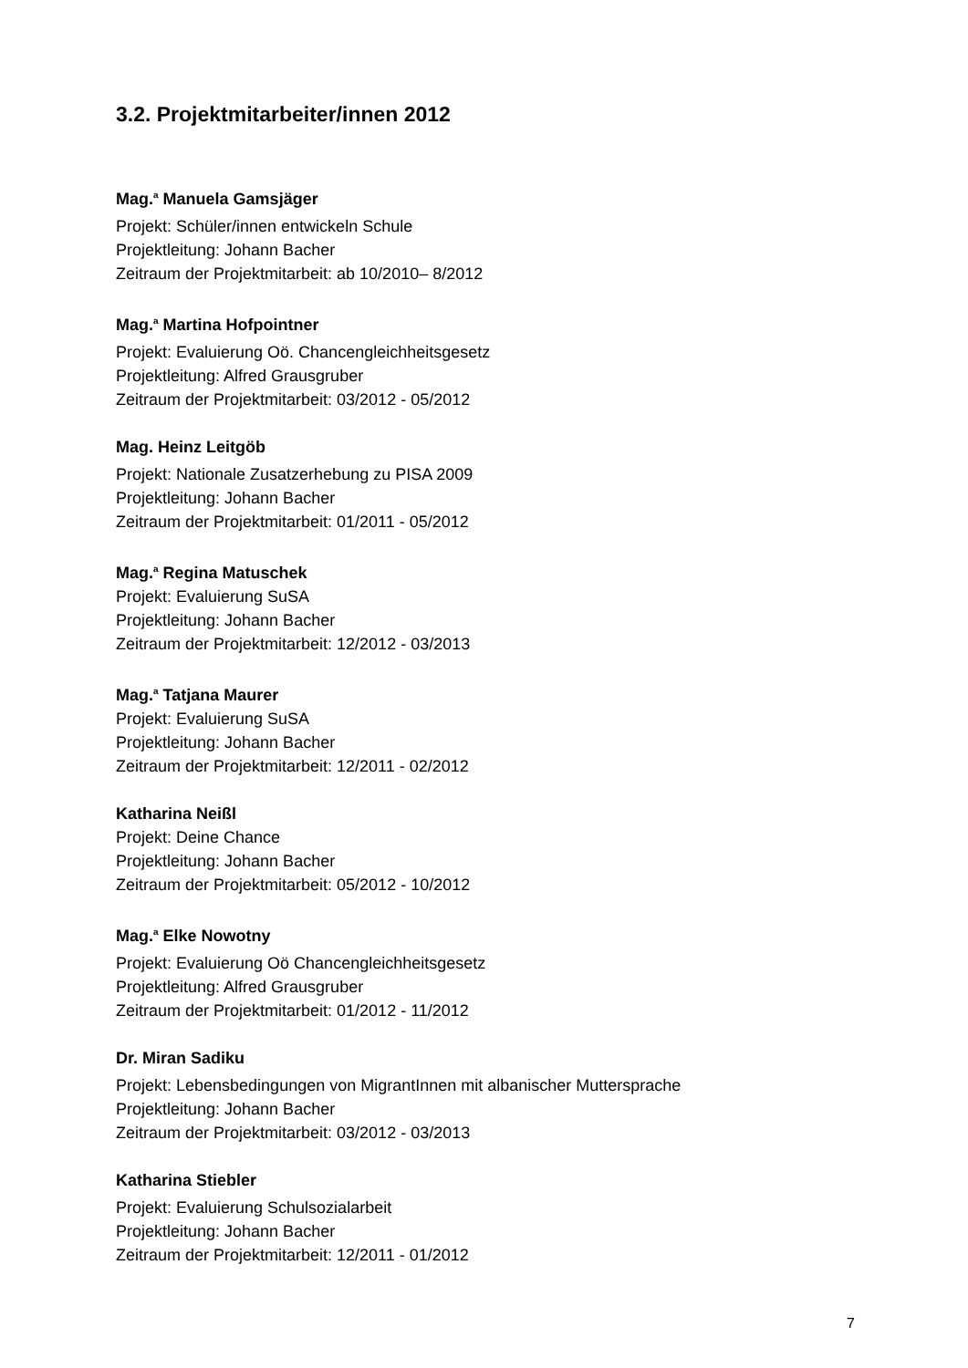3.2. Projektmitarbeiter/innen 2012
Mag.<sup>a</sup> Manuela Gamsjäger
Projekt: Schüler/innen entwickeln Schule
Projektleitung: Johann Bacher
Zeitraum der Projektmitarbeit: ab 10/2010– 8/2012
Mag.<sup>a</sup> Martina Hofpointner
Projekt: Evaluierung Oö. Chancengleichheitsgesetz
Projektleitung: Alfred Grausgruber
Zeitraum der Projektmitarbeit: 03/2012 - 05/2012
Mag. Heinz Leitgöb
Projekt: Nationale Zusatzerhebung zu PISA 2009
Projektleitung: Johann Bacher
Zeitraum der Projektmitarbeit: 01/2011 - 05/2012
Mag.<sup>a</sup> Regina Matuschek
Projekt: Evaluierung SuSA
Projektleitung: Johann Bacher
Zeitraum der Projektmitarbeit: 12/2012 - 03/2013
Mag.<sup>a</sup> Tatjana Maurer
Projekt: Evaluierung SuSA
Projektleitung: Johann Bacher
Zeitraum der Projektmitarbeit: 12/2011 - 02/2012
Katharina Neißl
Projekt: Deine Chance
Projektleitung: Johann Bacher
Zeitraum der Projektmitarbeit: 05/2012 - 10/2012
Mag.<sup>a</sup> Elke Nowotny
Projekt: Evaluierung Oö Chancengleichheitsgesetz
Projektleitung: Alfred Grausgruber
Zeitraum der Projektmitarbeit: 01/2012 - 11/2012
Dr. Miran Sadiku
Projekt: Lebensbedingungen von MigrantInnen mit albanischer Muttersprache
Projektleitung: Johann Bacher
Zeitraum der Projektmitarbeit: 03/2012 - 03/2013
Katharina Stiebler
Projekt: Evaluierung Schulsozialarbeit
Projektleitung: Johann Bacher
Zeitraum der Projektmitarbeit: 12/2011 - 01/2012
7